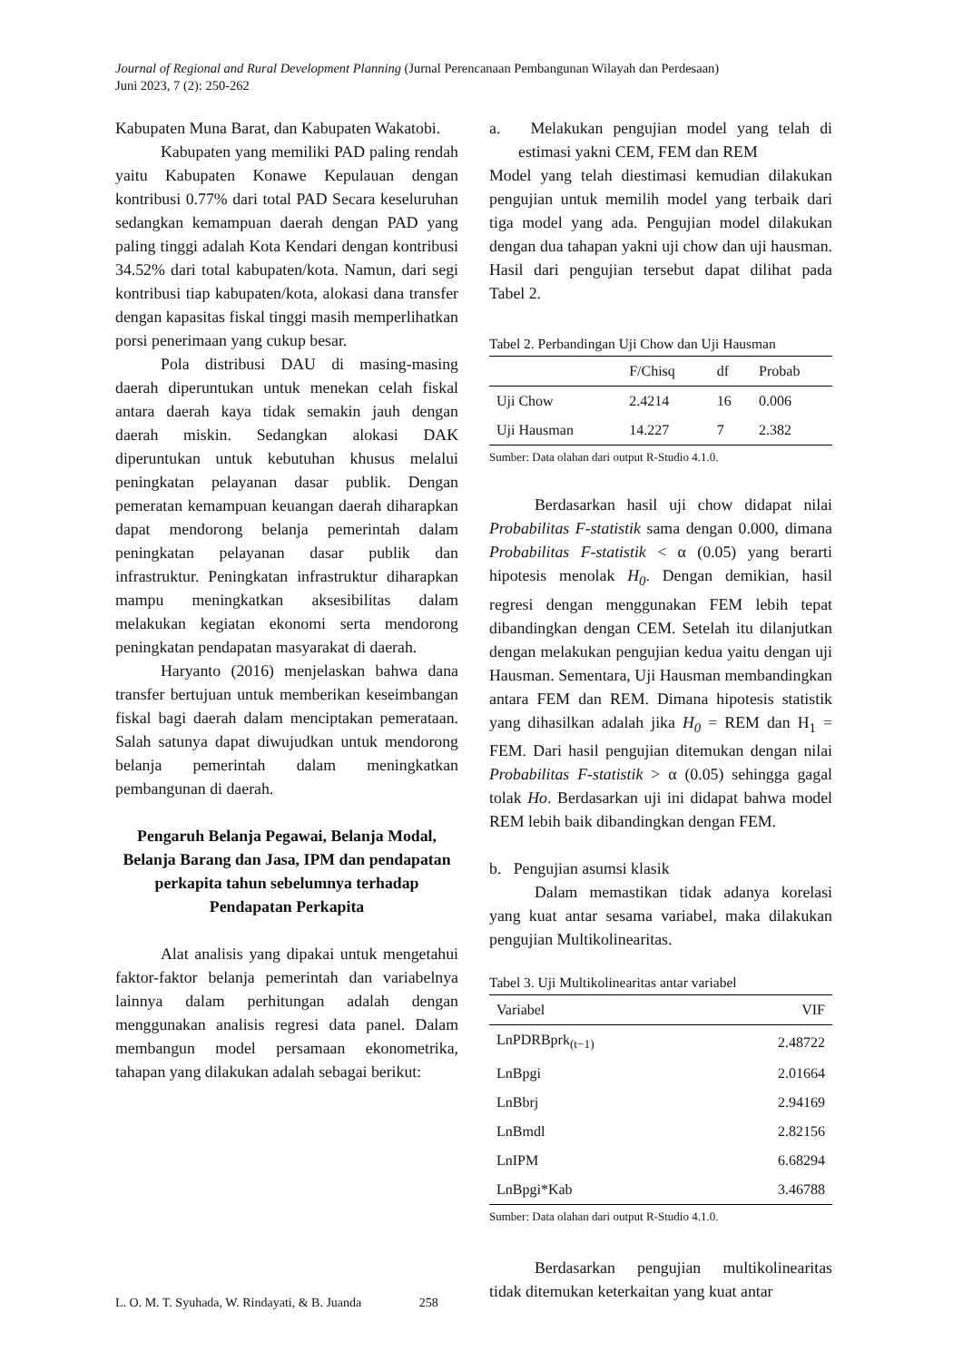Journal of Regional and Rural Development Planning (Jurnal Perencanaan Pembangunan Wilayah dan Perdesaan)
Juni 2023, 7 (2): 250-262
Kabupaten Muna Barat, dan Kabupaten Wakatobi.
Kabupaten yang memiliki PAD paling rendah yaitu Kabupaten Konawe Kepulauan dengan kontribusi 0.77% dari total PAD Secara keseluruhan sedangkan kemampuan daerah dengan PAD yang paling tinggi adalah Kota Kendari dengan kontribusi 34.52% dari total kabupaten/kota. Namun, dari segi kontribusi tiap kabupaten/kota, alokasi dana transfer dengan kapasitas fiskal tinggi masih memperlihatkan porsi penerimaan yang cukup besar.
Pola distribusi DAU di masing-masing daerah diperuntukan untuk menekan celah fiskal antara daerah kaya tidak semakin jauh dengan daerah miskin. Sedangkan alokasi DAK diperuntukan untuk kebutuhan khusus melalui peningkatan pelayanan dasar publik. Dengan pemeratan kemampuan keuangan daerah diharapkan dapat mendorong belanja pemerintah dalam peningkatan pelayanan dasar publik dan infrastruktur. Peningkatan infrastruktur diharapkan mampu meningkatkan aksesibilitas dalam melakukan kegiatan ekonomi serta mendorong peningkatan pendapatan masyarakat di daerah.
Haryanto (2016) menjelaskan bahwa dana transfer bertujuan untuk memberikan keseimbangan fiskal bagi daerah dalam menciptakan pemerataan. Salah satunya dapat diwujudkan untuk mendorong belanja pemerintah dalam meningkatkan pembangunan di daerah.
Pengaruh Belanja Pegawai, Belanja Modal, Belanja Barang dan Jasa, IPM dan pendapatan perkapita tahun sebelumnya terhadap Pendapatan Perkapita
Alat analisis yang dipakai untuk mengetahui faktor-faktor belanja pemerintah dan variabelnya lainnya dalam perhitungan adalah dengan menggunakan analisis regresi data panel. Dalam membangun model persamaan ekonometrika, tahapan yang dilakukan adalah sebagai berikut:
a. Melakukan pengujian model yang telah di estimasi yakni CEM, FEM dan REM
Model yang telah diestimasi kemudian dilakukan pengujian untuk memilih model yang terbaik dari tiga model yang ada. Pengujian model dilakukan dengan dua tahapan yakni uji chow dan uji hausman. Hasil dari pengujian tersebut dapat dilihat pada Tabel 2.
Tabel 2. Perbandingan Uji Chow dan Uji Hausman
| | F/Chisq | df | Probab |
| --- | --- | --- | --- |
| Uji Chow | 2.4214 | 16 | 0.006 |
| Uji Hausman | 14.227 | 7 | 2.382 |
Sumber: Data olahan dari output R-Studio 4.1.0.
Berdasarkan hasil uji chow didapat nilai Probabilitas F-statistik sama dengan 0.000, dimana Probabilitas F-statistik < α (0.05) yang berarti hipotesis menolak H<sub>0</sub>. Dengan demikian, hasil regresi dengan menggunakan FEM lebih tepat dibandingkan dengan CEM. Setelah itu dilanjutkan dengan melakukan pengujian kedua yaitu dengan uji Hausman. Sementara, Uji Hausman membandingkan antara FEM dan REM. Dimana hipotesis statistik yang dihasilkan adalah jika H<sub>0</sub> = REM dan H<sub>1</sub> = FEM. Dari hasil pengujian ditemukan dengan nilai Probabilitas F-statistik > α (0.05) sehingga gagal tolak Ho. Berdasarkan uji ini didapat bahwa model REM lebih baik dibandingkan dengan FEM.
b. Pengujian asumsi klasik
Dalam memastikan tidak adanya korelasi yang kuat antar sesama variabel, maka dilakukan pengujian Multikolinearitas.
Tabel 3. Uji Multikolinearitas antar variabel
| Variabel | VIF |
| --- | --- |
| LnPDRBprk<sub>(t−1)</sub> | 2.48722 |
| LnBpgi | 2.01664 |
| LnBbrj | 2.94169 |
| LnBmdl | 2.82156 |
| LnIPM | 6.68294 |
| LnBpgi*Kab | 3.46788 |
Sumber: Data olahan dari output R-Studio 4.1.0.
Berdasarkan pengujian multikolinearitas tidak ditemukan keterkaitan yang kuat antar
L. O. M. T. Syuhada, W. Rindayati, & B. Juanda 258